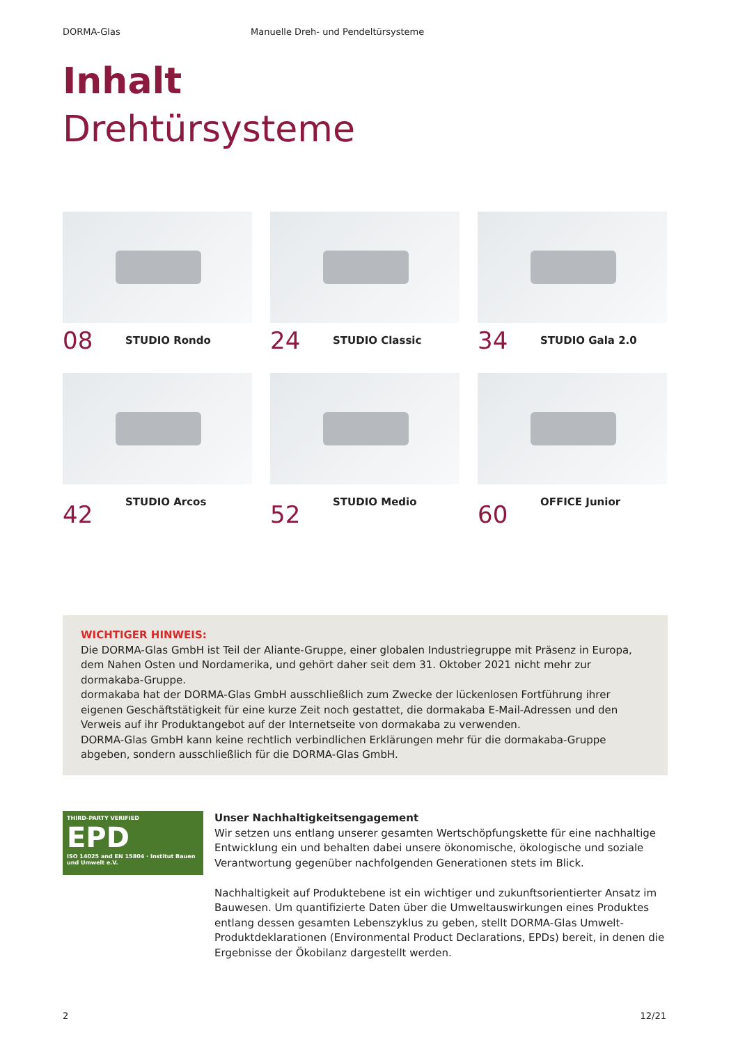DORMA-Glas Manuelle Dreh- und Pendeltürsysteme
Inhalt
Drehtürsysteme
08 STUDIO Rondo
24 STUDIO Classic
34 STUDIO Gala 2.0
42 STUDIO Arcos
52 STUDIO Medio
60 OFFICE Junior
WICHTIGER HINWEIS:
Die DORMA-Glas GmbH ist Teil der Aliante-Gruppe, einer globalen Industriegruppe mit Präsenz in Europa, dem Nahen Osten und Nordamerika, und gehört daher seit dem 31. Oktober 2021 nicht mehr zur dormakaba-Gruppe.
dormakaba hat der DORMA-Glas GmbH ausschließlich zum Zwecke der lückenlosen Fortführung ihrer eigenen Geschäftstätigkeit für eine kurze Zeit noch gestattet, die dormakaba E-Mail-Adressen und den Verweis auf ihr Produktangebot auf der Internetseite von dormakaba zu verwenden.
DORMA-Glas GmbH kann keine rechtlich verbindlichen Erklärungen mehr für die dormakaba-Gruppe abgeben, sondern ausschließlich für die DORMA-Glas GmbH.
THIRD-PARTY VERIFIED
EPD
ISO 14025 and EN 15804 · Institut Bauen und Umwelt e.V.
Unser Nachhaltigkeitsengagement
Wir setzen uns entlang unserer gesamten Wertschöpfungskette für eine nachhaltige Entwicklung ein und behalten dabei unsere ökonomische, ökologische und soziale Verantwortung gegenüber nachfolgenden Generationen stets im Blick.
Nachhaltigkeit auf Produktebene ist ein wichtiger und zukunftsorientierter Ansatz im Bauwesen. Um quantifizierte Daten über die Umweltauswirkungen eines Produktes entlang dessen gesamten Lebenszyklus zu geben, stellt DORMA-Glas Umwelt-Produktdeklarationen (Environmental Product Declarations, EPDs) bereit, in denen die Ergebnisse der Ökobilanz dargestellt werden.
2 12/21